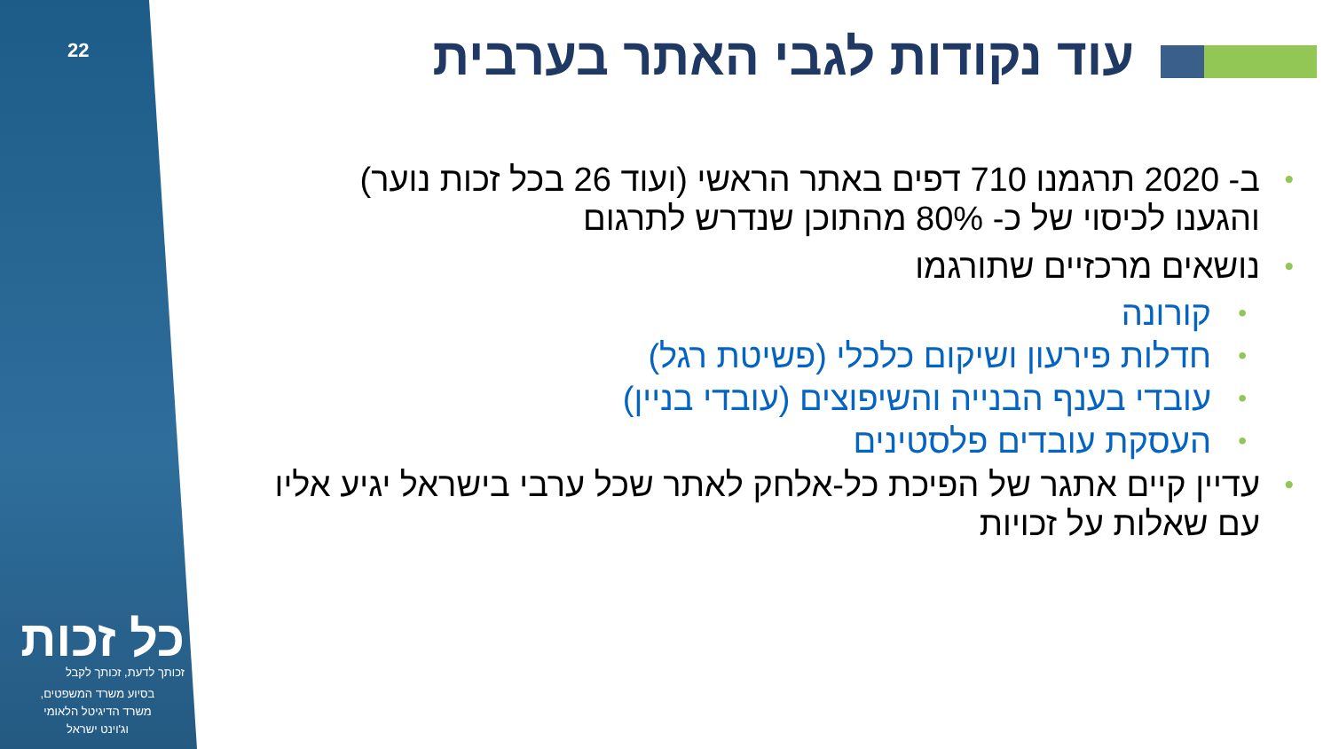22
כל זכות
זכותך לדעת, זכותך לקבל
בסיוע משרד המשפטים,
משרד הדיגיטל הלאומי
וג'וינט ישראל
עוד נקודות לגבי האתר בערבית
ב- 2020 תרגמנו 710 דפים באתר הראשי (ועוד 26 בכל זכות נוער) והגענו לכיסוי של כ- 80% מהתוכן שנדרש לתרגום
נושאים מרכזיים שתורגמו
קורונה
חדלות פירעון ושיקום כלכלי (פשיטת רגל)
עובדי בענף הבנייה והשיפוצים (עובדי בניין)
העסקת עובדים פלסטינים
עדיין קיים אתגר של הפיכת כל-אלחק לאתר שכל ערבי בישראל יגיע אליו עם שאלות על זכויות